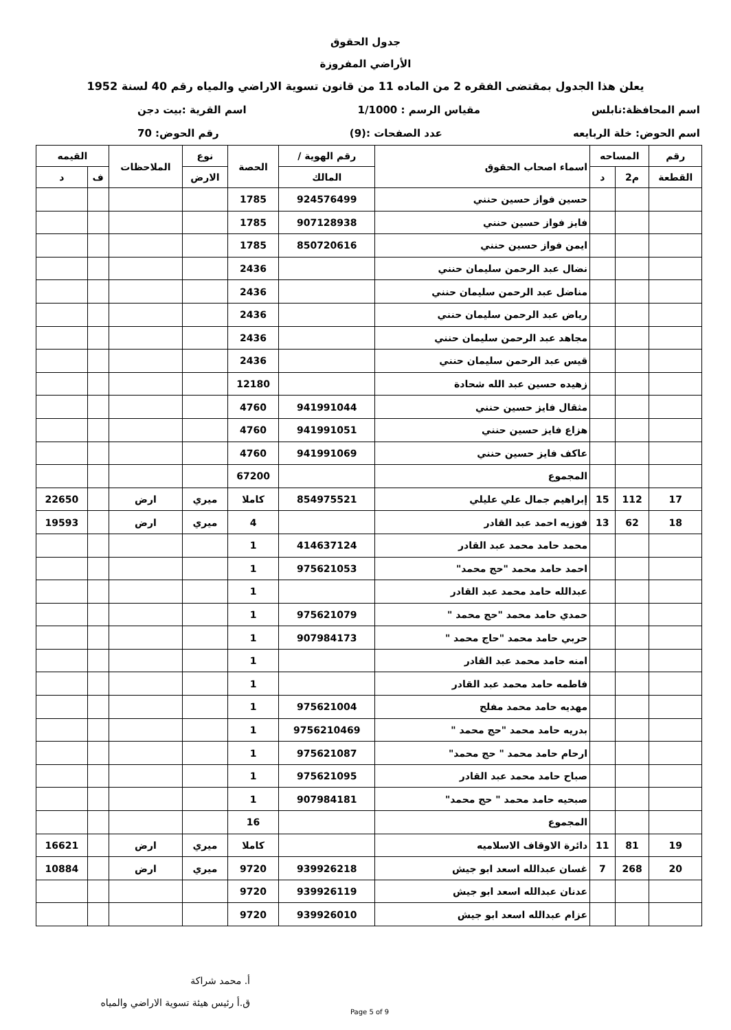جدول الحقوق
الأراضي المفروزة
يعلن هذا الجدول بمقتضى الفقره 2 من الماده 11 من قانون تسوية الاراضي والمياه رقم 40 لسنة 1952
اسم المحافظة:نابلس مقياس الرسم : 1/1000 اسم القرية :بيت دجن
اسم الحوض: خلة الربايعه عدد الصفحات :(9) رقم الحوض: 70
| رقم | المساحه | | اسماء اصحاب الحقوق | رقم الهوية / | الحصة | نوع | الملاحظات | القيمه | |
| --- | --- | --- | --- | --- | --- | --- | --- | --- | --- |
| القطعة | م2 | د | | المالك | | الارض | | ف | د |
| | | | حسين فواز حسين حنني | 924576499 | 1785 | | | | |
| | | | فايز فواز حسين حنني | 907128938 | 1785 | | | | |
| | | | ايمن فواز حسين حنني | 850720616 | 1785 | | | | |
| | | | نضال عبد الرحمن سليمان حنني | | 2436 | | | | |
| | | | مناضل عبد الرحمن سليمان حنني | | 2436 | | | | |
| | | | رياض عبد الرحمن سليمان حنني | | 2436 | | | | |
| | | | مجاهد عبد الرحمن سليمان حنني | | 2436 | | | | |
| | | | قيس عبد الرحمن سليمان حنني | | 2436 | | | | |
| | | | زهيده حسين عبد الله شحادة | | 12180 | | | | |
| | | | مثقال فايز حسين حنني | 941991044 | 4760 | | | | |
| | | | هزاع فايز حسين حنني | 941991051 | 4760 | | | | |
| | | | عاكف فايز حسين حنني | 941991069 | 4760 | | | | |
| | | | المجموع | | 67200 | | | | |
| 17 | 112 | 15 | إبراهيم جمال علي عليلي | 854975521 | كاملا | ميري | ارض | | 22650 |
| 18 | 62 | 13 | فوزيه احمد عبد القادر | | 4 | ميري | ارض | | 19593 |
| | | | محمد حامد محمد عبد القادر | 414637124 | 1 | | | | |
| | | | احمد حامد محمد "حج محمد" | 975621053 | 1 | | | | |
| | | | عبدالله حامد محمد عبد القادر | | 1 | | | | |
| | | | حمدي حامد محمد "حج محمد " | 975621079 | 1 | | | | |
| | | | حربي حامد محمد "حاج محمد " | 907984173 | 1 | | | | |
| | | | امنه حامد محمد عبد القادر | | 1 | | | | |
| | | | فاطمه حامد محمد عبد القادر | | 1 | | | | |
| | | | مهديه حامد محمد مفلح | 975621004 | 1 | | | | |
| | | | بدريه حامد محمد "حج محمد " | 9756210469 | 1 | | | | |
| | | | ارحام حامد محمد " حج محمد" | 975621087 | 1 | | | | |
| | | | صباح حامد محمد عبد القادر | 975621095 | 1 | | | | |
| | | | صبحيه حامد محمد " حج محمد" | 907984181 | 1 | | | | |
| | | | المجموع | | 16 | | | | |
| 19 | 81 | 11 | دائرة الاوقاف الاسلاميه | | كاملا | ميري | ارض | | 16621 |
| 20 | 268 | 7 | غسان عبدالله اسعد ابو جيش | 939926218 | 9720 | ميري | ارض | | 10884 |
| | | | عدنان عبدالله اسعد ابو جيش | 939926119 | 9720 | | | | |
| | | | عزام عبدالله اسعد ابو جيش | 939926010 | 9720 | | | | |
أ. محمد شراكة
ق.أ رئيس هيئة تسوية الاراضي والمياه
Page 5 of 9